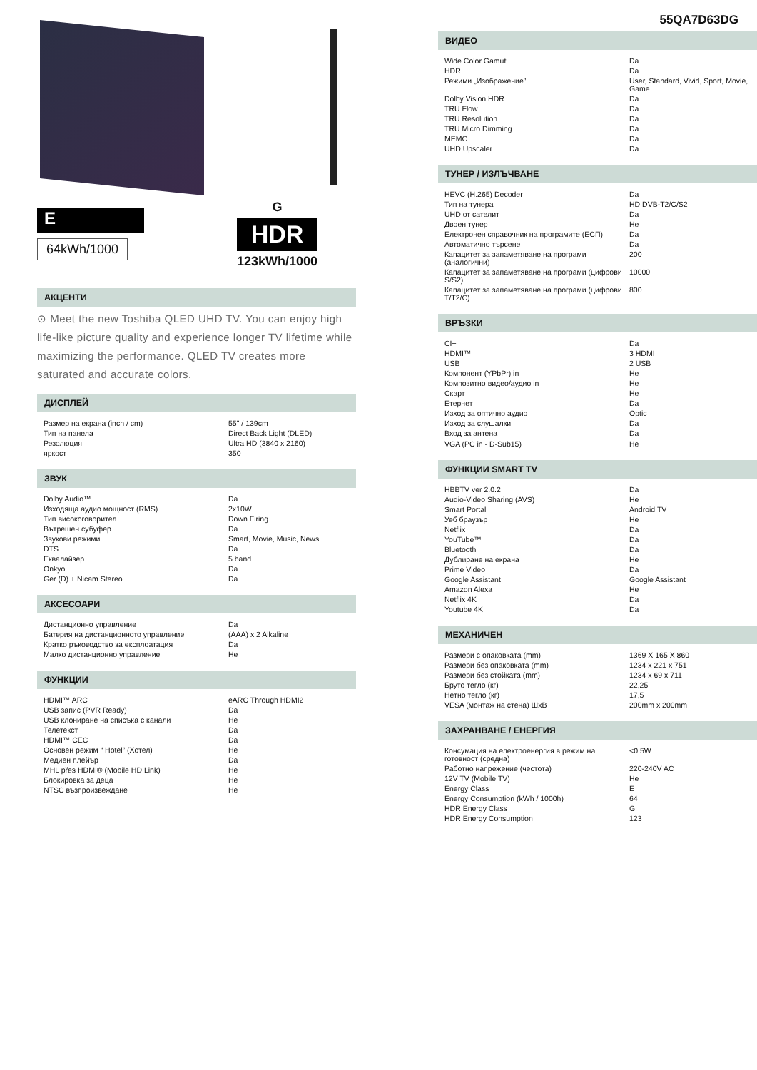E
64kWh/1000
G
HDR
123kWh/1000
АКЦЕНТИ
⊙ Meet the new Toshiba QLED UHD TV. You can enjoy high life-like picture quality and experience longer TV lifetime while maximizing the performance. QLED TV creates more saturated and accurate colors.
ДИСПЛЕЙ
| Размер на екрана (inch / cm) | 55" / 139cm |
| Тип на панела | Direct Back Light (DLED) |
| Резолюция | Ultra HD (3840 x 2160) |
| яркост | 350 |
ЗВУК
| Dolby Audio™ | Da |
| Изходяща аудио мощност (RMS) | 2x10W |
| Тип високоговорител | Down Firing |
| Вътрешен субуфер | Da |
| Звукови режими | Smart, Movie, Music, News |
| DTS | Da |
| Еквалайзер | 5 band |
| Onkyo | Da |
| Ger (D) + Nicam Stereo | Da |
АКСЕСОАРИ
| Дистанционно управление | Da |
| Батерия на дистанционното управление | (AAA) x 2 Alkaline |
| Кратко ръководство за експлоатация | Da |
| Малко дистанционно управление | Не |
ФУНКЦИИ
| HDMI™ ARC | eARC Through HDMI2 |
| USB запис (PVR Ready) | Da |
| USB клониране на списъка с канали | Не |
| Телетекст | Da |
| HDMI™ CEC | Da |
| Основен режим “ Hotel” (Хотел) | Не |
| Медиен плейър | Da |
| MHL přes HDMI® (Mobile HD Link) | Не |
| Блокировка за деца | Не |
| NTSC възпроизвеждане | Не |
55QA7D63DG
ВИДЕО
| Wide Color Gamut | Da |
| HDR | Da |
| Режими „Изображение” | User, Standard, Vivid, Sport, Movie, Game |
| Dolby Vision HDR | Da |
| TRU Flow | Da |
| TRU Resolution | Da |
| TRU Micro Dimming | Da |
| MEMC | Da |
| UHD Upscaler | Da |
ТУНЕР / ИЗЛЪЧВАНЕ
| HEVC (H.265) Decoder | Da |
| Тип на тунера | HD DVB-T2/C/S2 |
| UHD от сателит | Da |
| Двоен тунер | Не |
| Електронен справочник на програмите (ЕСП) | Da |
| Автоматично търсене | Da |
| Капацитет за запаметяване на програми (аналогични) | 200 |
| Капацитет за запаметяване на програми (цифрови S/S2) | 10000 |
| Капацитет за запаметяване на програми (цифрови T/T2/C) | 800 |
ВРЪЗКИ
| CI+ | Da |
| HDMI™ | 3 HDMI |
| USB | 2 USB |
| Компонент (YPbPr) in | Не |
| Композитно видео/аудио in | Не |
| Скарт | Не |
| Етернет | Da |
| Изход за оптично аудио | Optic |
| Изход за слушалки | Da |
| Вход за антена | Da |
| VGA (PC in - D-Sub15) | Не |
ФУНКЦИИ SMART TV
| HBBTV ver 2.0.2 | Da |
| Audio-Video Sharing (AVS) | Не |
| Smart Portal | Android TV |
| Уеб браузър | Не |
| Netflix | Da |
| YouTube™ | Da |
| Bluetooth | Da |
| Дублиране на екрана | Не |
| Prime Video | Da |
| Google Assistant | Google Assistant |
| Amazon Alexa | Не |
| Netflix 4K | Da |
| Youtube 4K | Da |
МЕХАНИЧЕН
| Размери с опаковката (mm) | 1369 X 165 X 860 |
| Размери без опаковката (mm) | 1234 x 221 x 751 |
| Размери без стойката (mm) | 1234 x 69 x 711 |
| Бруто тегло (кг) | 22,25 |
| Нетно тегло (кг) | 17,5 |
| VESA (монтаж на стена) ШxВ | 200mm x 200mm |
ЗАХРАНВАНЕ / ЕНЕРГИЯ
| Консумация на електроенергия в режим на готовност (средна) | <0.5W |
| Работно напрежение (честота) | 220-240V AC |
| 12V TV (Mobile TV) | Не |
| Energy Class | E |
| Energy Consumption (kWh / 1000h) | 64 |
| HDR Energy Class | G |
| HDR Energy Consumption | 123 |